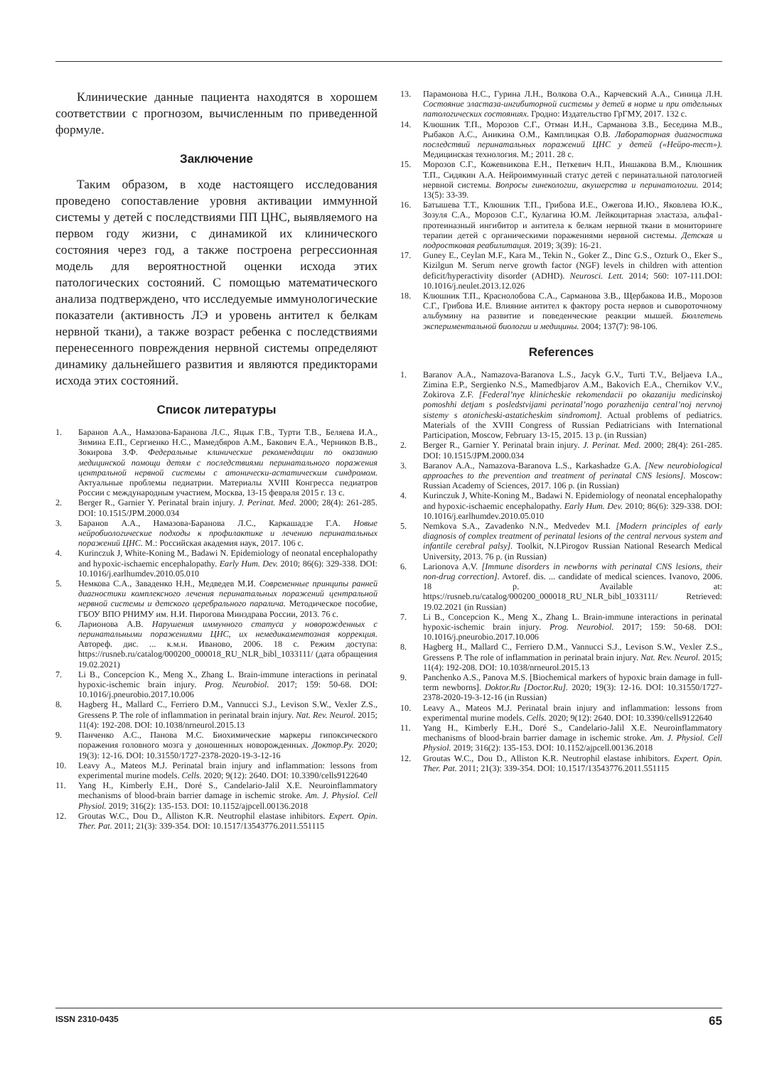Клинические данные пациента находятся в хорошем соответствии с прогнозом, вычисленным по приведенной формуле.
Заключение
Таким образом, в ходе настоящего исследования проведено сопоставление уровня активации иммунной системы у детей с последствиями ПП ЦНС, выявляемого на первом году жизни, с динамикой их клинического состояния через год, а также построена регрессионная модель для вероятностной оценки исхода этих патологических состояний. С помощью математического анализа подтверждено, что исследуемые иммунологические показатели (активность ЛЭ и уровень антител к белкам нервной ткани), а также возраст ребенка с последствиями перенесенного повреждения нервной системы определяют динамику дальнейшего развития и являются предикторами исхода этих состояний.
Список литературы
1. Баранов А.А., Намазова-Баранова Л.С., Яцык Г.В., Турти Т.В., Беляева И.А., Зимина Е.П., Сергиенко Н.С., Мамедбяров А.М., Бакович Е.А., Черников В.В., Зокирова З.Ф. Федеральные клинические рекомендации по оказанию медицинской помощи детям с последствиями перинатального поражения центральной нервной системы с атонически-астатическим синдромом. Актуальные проблемы педиатрии. Материалы XVIII Конгресса педиатров России с международным участием, Москва, 13-15 февраля 2015 г. 13 с.
2. Berger R., Garnier Y. Perinatal brain injury. J. Perinat. Med. 2000; 28(4): 261-285. DOI: 10.1515/JPM.2000.034
3. Баранов А.А., Намазова-Баранова Л.С., Каркашадзе Г.А. Новые нейробиологические подходы к профилактике и лечению перинатальных поражений ЦНС. М.: Российская академия наук, 2017. 106 с.
4. Kurinczuk J, White-Koning M., Badawi N. Epidemiology of neonatal encephalopathy and hypoxic-ischaemic encephalopathy. Early Hum. Dev. 2010; 86(6): 329-338. DOI: 10.1016/j.earlhumdev.2010.05.010
5. Немкова С.А., Заваденко Н.Н., Медведев М.И. Современные принципы ранней диагностики комплексного лечения перинатальных поражений центральной нервной системы и детского церебрального паралича. Методическое пособие, ГБОУ ВПО РНИМУ им. Н.И. Пирогова Минздрава России, 2013. 76 с.
6. Ларионова А.В. Нарушения иммунного статуса у новорожденных с перинатальными поражениями ЦНС, их немедикаментозная коррекция. Автореф. дис. ... к.м.н. Иваново, 2006. 18 с. Режим доступа: https://rusneb.ru/catalog/000200_000018_RU_NLR_bibl_1033111/ (дата обращения 19.02.2021)
7. Li B., Concepcion K., Meng X., Zhang L. Brain-immune interactions in perinatal hypoxic-ischemic brain injury. Prog. Neurobiol. 2017; 159: 50-68. DOI: 10.1016/j.pneurobio.2017.10.006
8. Hagberg H., Mallard C., Ferriero D.M., Vannucci S.J., Levison S.W., Vexler Z.S., Gressens P. The role of inflammation in perinatal brain injury. Nat. Rev. Neurol. 2015; 11(4): 192-208. DOI: 10.1038/nrneurol.2015.13
9. Панченко А.С., Панова М.С. Биохимические маркеры гипоксического поражения головного мозга у доношенных новорожденных. Доктор.Ру. 2020; 19(3): 12-16. DOI: 10.31550/1727-2378-2020-19-3-12-16
10. Leavy A., Mateos M.J. Perinatal brain injury and inflammation: lessons from experimental murine models. Cells. 2020; 9(12): 2640. DOI: 10.3390/cells9122640
11. Yang H., Kimberly E.H., Doré S., Candelario-Jalil X.E. Neuroinflammatory mechanisms of blood-brain barrier damage in ischemic stroke. Am. J. Physiol. Cell Physiol. 2019; 316(2): 135-153. DOI: 10.1152/ajpcell.00136.2018
12. Groutas W.C., Dou D., Alliston K.R. Neutrophil elastase inhibitors. Expert. Opin. Ther. Pat. 2011; 21(3): 339-354. DOI: 10.1517/13543776.2011.551115
13. Парамонова Н.С., Гурина Л.Н., Волкова О.А., Карчевский А.А., Синица Л.Н. Состояние эластаза-ингибиторной системы у детей в норме и при отдельных патологических состояниях. Гродно: Издательство ГрГМУ, 2017. 132 с.
14. Клюшник Т.П., Морозов С.Г., Отман И.Н., Сарманова З.В., Беседина М.В., Рыбаков А.С., Аникина О.М., Камплицкая О.В. Лабораторная диагностика последствий перинатальных поражений ЦНС у детей («Нейро-тест»). Медицинская технология. М.; 2011. 28 с.
15. Морозов С.Г., Кожевникова Е.Н., Петкевич Н.П., Иншакова В.М., Клюшник Т.П., Сидякин А.А. Нейроиммунный статус детей с перинатальной патологией нервной системы. Вопросы гинекологии, акушерства и перинатологии. 2014; 13(5): 33-39.
16. Батышева Т.Т., Клюшник Т.П., Грибова И.Е., Ожегова И.Ю., Яковлева Ю.К., Зозуля С.А., Морозов С.Г., Кулагина Ю.М. Лейкоцитарная эластаза, альфа1-протеиназный ингибитор и антитела к белкам нервной ткани в мониторинге терапии детей с органическими поражениями нервной системы. Детская и подростковая реабилитация. 2019; 3(39): 16-21.
17. Guney E., Ceylan M.F., Kara M., Tekin N., Goker Z., Dinc G.S., Ozturk O., Eker S., Kizilgun M. Serum nerve growth factor (NGF) levels in children with attention deficit/hyperactivity disorder (ADHD). Neurosci. Lett. 2014; 560: 107-111.DOI: 10.1016/j.neulet.2013.12.026
18. Клюшник Т.П., Краснолобова С.А., Сарманова З.В., Щербакова И.В., Морозов С.Г., Грибова И.Е. Влияние антител к фактору роста нервов и сывороточному альбумину на развитие и поведенческие реакции мышей. Бюллетень экспериментальной биологии и медицины. 2004; 137(7): 98-106.
References
1. Baranov A.A., Namazova-Baranova L.S., Jacyk G.V., Turti T.V., Beljaeva I.A., Zimina E.P., Sergienko N.S., Mamedbjarov A.M., Bakovich E.A., Chernikov V.V., Zokirova Z.F. [Federal’nye klinicheskie rekomendacii po okazaniju medicinskoj pomoshhi detjam s posledstvijami perinatal’nogo porazhenija central’noj nervnoj sistemy s atonicheski-astaticheskim sindromom]. Actual problems of pediatrics. Materials of the XVIII Congress of Russian Pediatricians with International Participation, Moscow, February 13-15, 2015. 13 p. (in Russian)
2. Berger R., Garnier Y. Perinatal brain injury. J. Perinat. Med. 2000; 28(4): 261-285. DOI: 10.1515/JPM.2000.034
3. Baranov A.A., Namazova-Baranova L.S., Karkashadze G.A. [New neurobiological approaches to the prevention and treatment of perinatal CNS lesions]. Moscow: Russian Academy of Sciences, 2017. 106 p. (in Russian)
4. Kurinczuk J, White-Koning M., Badawi N. Epidemiology of neonatal encephalopathy and hypoxic-ischaemic encephalopathy. Early Hum. Dev. 2010; 86(6): 329-338. DOI: 10.1016/j.earlhumdev.2010.05.010
5. Nemkova S.A., Zavadenko N.N., Medvedev M.I. [Modern principles of early diagnosis of complex treatment of perinatal lesions of the central nervous system and infantile cerebral palsy]. Toolkit, N.I.Pirogov Russian National Research Medical University, 2013. 76 p. (in Russian)
6. Larionova A.V. [Immune disorders in newborns with perinatal CNS lesions, their non-drug correction]. Avtoref. dis. ... candidate of medical sciences. Ivanovo, 2006. 18 p. Available at: https://rusneb.ru/catalog/000200_000018_RU_NLR_bibl_1033111/ Retrieved: 19.02.2021 (in Russian)
7. Li B., Concepcion K., Meng X., Zhang L. Brain-immune interactions in perinatal hypoxic-ischemic brain injury. Prog. Neurobiol. 2017; 159: 50-68. DOI: 10.1016/j.pneurobio.2017.10.006
8. Hagberg H., Mallard C., Ferriero D.M., Vannucci S.J., Levison S.W., Vexler Z.S., Gressens P. The role of inflammation in perinatal brain injury. Nat. Rev. Neurol. 2015; 11(4): 192-208. DOI: 10.1038/nrneurol.2015.13
9. Panchenko A.S., Panova M.S. [Biochemical markers of hypoxic brain damage in full-term newborns]. Doktor.Ru [Doctor.Ru]. 2020; 19(3): 12-16. DOI: 10.31550/1727-2378-2020-19-3-12-16 (in Russian)
10. Leavy A., Mateos M.J. Perinatal brain injury and inflammation: lessons from experimental murine models. Cells. 2020; 9(12): 2640. DOI: 10.3390/cells9122640
11. Yang H., Kimberly E.H., Doré S., Candelario-Jalil X.E. Neuroinflammatory mechanisms of blood-brain barrier damage in ischemic stroke. Am. J. Physiol. Cell Physiol. 2019; 316(2): 135-153. DOI: 10.1152/ajpcell.00136.2018
12. Groutas W.C., Dou D., Alliston K.R. Neutrophil elastase inhibitors. Expert. Opin. Ther. Pat. 2011; 21(3): 339-354. DOI: 10.1517/13543776.2011.551115
ISSN 2310-0435 65